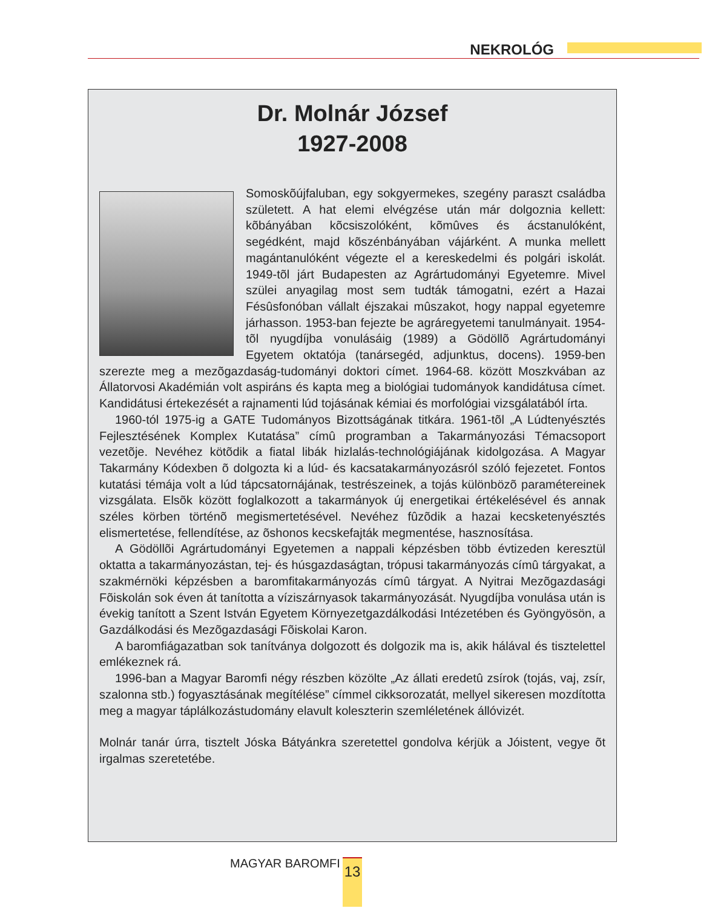NEKROLÓG
Dr. Molnár József
1927-2008
Somoskõújfaluban, egy sokgyermekes, szegény paraszt családba született. A hat elemi elvégzése után már dolgoznia kellett: kõbányában kõcsiszolóként, kõmûves és ácstanulóként, segédként, majd kõszénbányában vájárként. A munka mellett magántanulóként végezte el a kereskedelmi és polgári iskolát. 1949-tõl járt Budapesten az Agrártudományi Egyetemre. Mivel szülei anyagilag most sem tudták támogatni, ezért a Hazai Fésûsfonóban vállalt éjszakai mûszakot, hogy nappal egyetemre járhasson. 1953-ban fejezte be agráregyetemi tanulmányait. 1954-tõl nyugdíjba vonulásáig (1989) a Gödöllõ Agrártudományi Egyetem oktatója (tanársegéd, adjunktus, docens). 1959-ben szerezte meg a mezõgazdaság-tudományi doktori címet. 1964-68. között Moszkvában az Állatorvosi Akadémián volt aspiráns és kapta meg a biológiai tudományok kandidátusa címet. Kandidátusi értekezését a rajnamenti lúd tojásának kémiai és morfológiai vizsgálatából írta.
1960-tól 1975-ig a GATE Tudományos Bizottságának titkára. 1961-tõl „A Lúdtenyésztés Fejlesztésének Komplex Kutatása” címû programban a Takarmányozási Témacsoport vezetõje. Nevéhez kötõdik a fiatal libák hizlalás-technológiájának kidolgozása. A Magyar Takarmány Kódexben õ dolgozta ki a lúd- és kacsatakarmányozásról szóló fejezetet. Fontos kutatási témája volt a lúd tápcsatornájának, testrészeinek, a tojás különbözõ paramétereinek vizsgálata. Elsõk között foglalkozott a takarmányok új energetikai értékelésével és annak széles körben történõ megismertetésével. Nevéhez fûzõdik a hazai kecsketenyésztés elismertetése, fellendítése, az õshonos kecskefajták megmentése, hasznosítása.
A Gödöllõi Agrártudományi Egyetemen a nappali képzésben több évtizeden keresztül oktatta a takarmányozástan, tej- és húsgazdaságtan, trópusi takarmányozás címû tárgyakat, a szakmérnöki képzésben a baromfitakarmányozás címû tárgyat. A Nyitrai Mezõgazdasági Fõiskolán sok éven át tanította a víziszárnyasok takarmányozását. Nyugdíjba vonulása után is évekig tanított a Szent István Egyetem Környezetgazdálkodási Intézetében és Gyöngyösön, a Gazdálkodási és Mezõgazdasági Fõiskolai Karon.
A baromfiágazatban sok tanítványa dolgozott és dolgozik ma is, akik hálával és tisztelettel emlékeznek rá.
1996-ban a Magyar Baromfi négy részben közölte „Az állati eredetû zsírok (tojás, vaj, zsír, szalonna stb.) fogyasztásának megítélése” címmel cikksorozatát, mellyel sikeresen mozdította meg a magyar táplálkozástudomány elavult koleszterin szemléletének állóvizét.
Molnár tanár úrra, tisztelt Jóska Bátyánkra szeretettel gondolva kérjük a Jóistent, vegye õt irgalmas szeretetébe.
MAGYAR BAROMFI 13